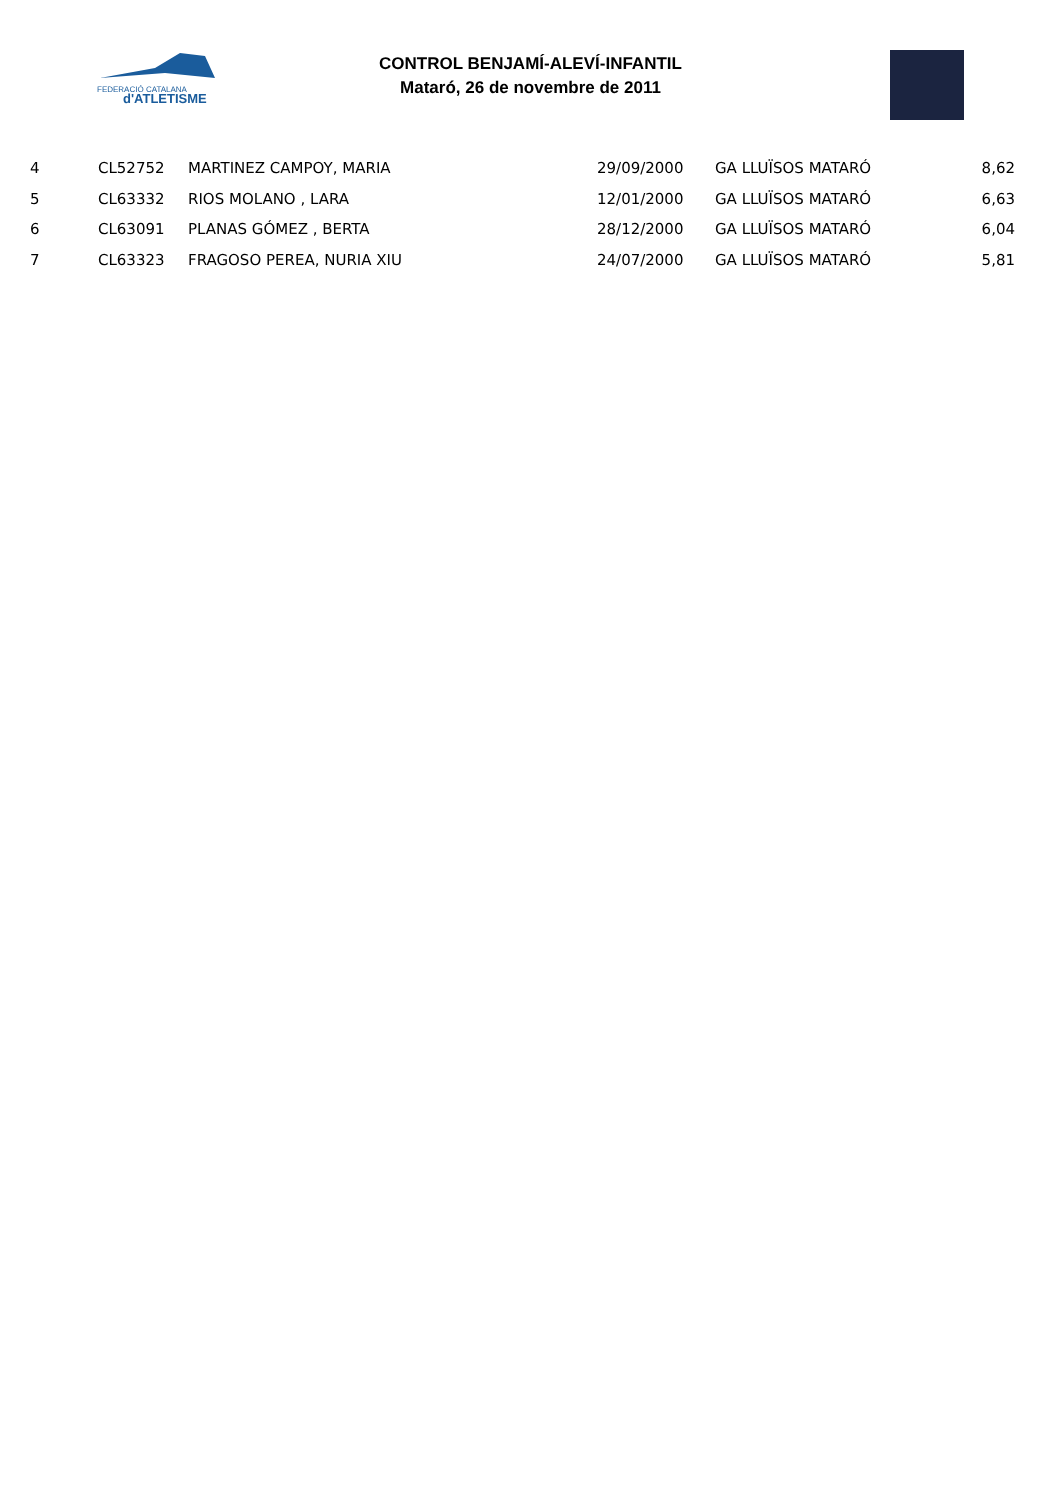FEDERACIÓ CATALANA
d'ATLETISME
CONTROL BENJAMÍ-ALEVÍ-INFANTIL
Mataró, 26 de novembre de 2011
| 4 | CL52752 | MARTINEZ CAMPOY, MARIA | 29/09/2000 | GA LLUÏSOS MATARÓ | 8,62 |
| 5 | CL63332 | RIOS MOLANO , LARA | 12/01/2000 | GA LLUÏSOS MATARÓ | 6,63 |
| 6 | CL63091 | PLANAS GÓMEZ , BERTA | 28/12/2000 | GA LLUÏSOS MATARÓ | 6,04 |
| 7 | CL63323 | FRAGOSO PEREA, NURIA XIU | 24/07/2000 | GA LLUÏSOS MATARÓ | 5,81 |